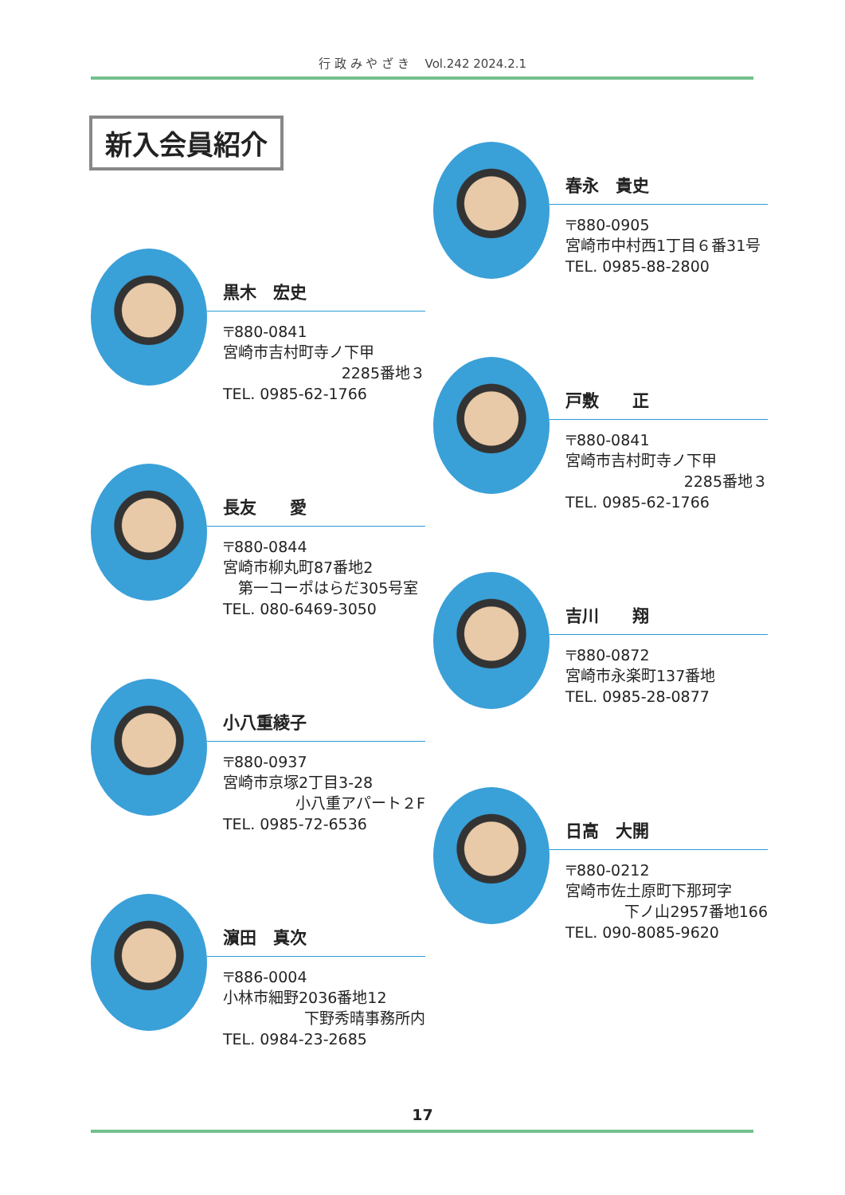行 政 み や ざ き　 Vol.242 2024.2.1
新入会員紹介
黒木　宏史
〒880-0841
宮崎市吉村町寺ノ下甲
2285番地３
TEL. 0985-62-1766
長友　　愛
〒880-0844
宮崎市柳丸町87番地2
　第一コーポはらだ305号室
TEL. 080-6469-3050
小八重綾子
〒880-0937
宮崎市京塚2丁目3-28
小八重アパート２F
TEL. 0985-72-6536
濵田　真次
〒886-0004
小林市細野2036番地12
下野秀晴事務所内
TEL. 0984-23-2685
春永　貴史
〒880-0905
宮崎市中村西1丁目６番31号
TEL. 0985-88-2800
戸敷　　正
〒880-0841
宮崎市吉村町寺ノ下甲
2285番地３
TEL. 0985-62-1766
吉川　　翔
〒880-0872
宮崎市永楽町137番地
TEL. 0985-28-0877
日高　大開
〒880-0212
宮崎市佐土原町下那珂字
下ノ山2957番地166
TEL. 090-8085-9620
17